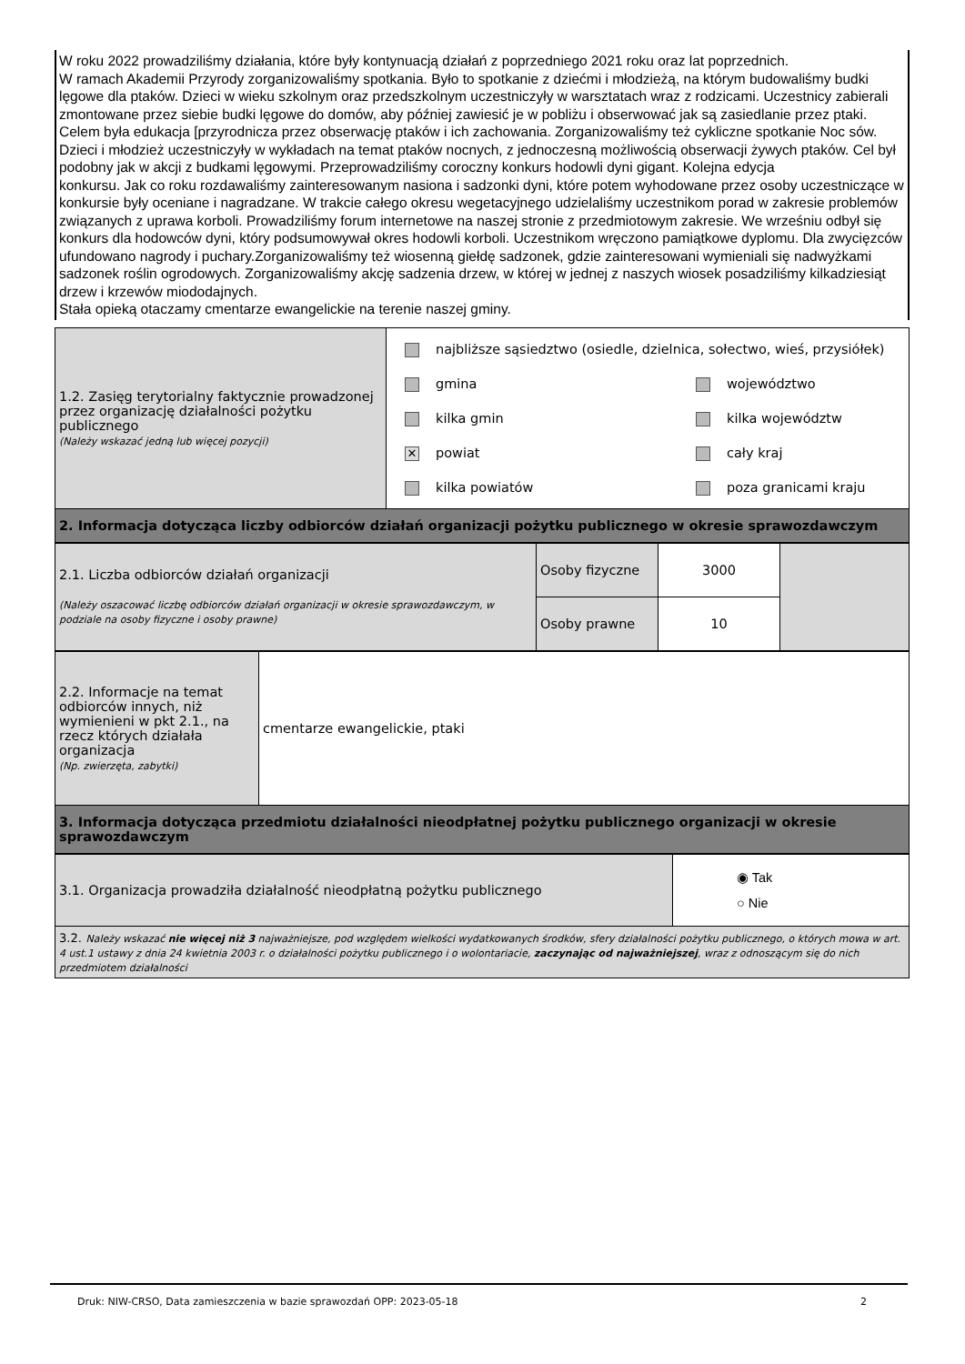W roku 2022 prowadziliśmy działania, które były kontynuacją działań z poprzedniego 2021 roku oraz lat poprzednich.
W ramach Akademii Przyrody zorganizowaliśmy spotkania. Było to spotkanie z dziećmi i młodzieżą, na którym budowaliśmy budki lęgowe dla ptaków. Dzieci w wieku szkolnym oraz przedszkolnym uczestniczyły w warsztatach wraz z rodzicami. Uczestnicy zabierali zmontowane przez siebie budki lęgowe do domów, aby później zawiesić je w pobliżu i obserwować jak są zasiedlanie przez ptaki. Celem była edukacja [przyrodnicza przez obserwację ptaków i ich zachowania. Zorganizowaliśmy też cykliczne spotkanie Noc sów. Dzieci i młodzież uczestniczyły w wykładach na temat ptaków nocnych, z jednoczesną możliwością obserwacji żywych ptaków. Cel był podobny jak w akcji z budkami lęgowymi. Przeprowadziliśmy coroczny konkurs hodowli dyni gigant. Kolejna edycja
konkursu. Jak co roku rozdawaliśmy zainteresowanym nasiona i sadzonki dyni, które potem wyhodowane przez osoby uczestniczące w konkursie były oceniane i nagradzane. W trakcie całego okresu wegetacyjnego udzielaliśmy uczestnikom porad w zakresie problemów związanych z uprawa korboli. Prowadziliśmy forum internetowe na naszej stronie z przedmiotowym zakresie. We wrześniu odbył się konkurs dla hodowców dyni, który podsumowywał okres hodowli korboli. Uczestnikom wręczono pamiątkowe dyplomu. Dla zwycięzców ufundowano nagrody i puchary.Zorganizowaliśmy też wiosenną giełdę sadzonek, gdzie zainteresowani wymieniali się nadwyżkami sadzonek roślin ogrodowych. Zorganizowaliśmy akcję sadzenia drzew, w której w jednej z naszych wiosek posadziliśmy kilkadziesiąt drzew i krzewów miododajnych.
Stała opieką otaczamy cmentarze ewangelickie na terenie naszej gminy.
| 1.2. Zasięg terytorialny faktycznie prowadzonej przez organizację działalności pożytku publicznego (Należy wskazać jedną lub więcej pozycji) | najbliższe sąsiedztwo (osiedle, dzielnica, sołectwo, wieś, przysiółek) gmina kilka gmin ✕ powiat kilka powiatów województwo kilka województw cały kraj poza granicami kraju |
| 2. Informacja dotycząca liczby odbiorców działań organizacji pożytku publicznego w okresie sprawozdawczym | |
| 2.1. Liczba odbiorców działań organizacji (Należy oszacować liczbę odbiorców działań organizacji w okresie sprawozdawczym, w podziale na osoby fizyczne i osoby prawne) | Osoby fizyczne | 3000 | |
| | Osoby prawne | 10 | |
| 2.2. Informacje na temat odbiorców innych, niż wymienieni w pkt 2.1., na rzecz których działała organizacja (Np. zwierzęta, zabytki) | cmentarze ewangelickie, ptaki |
| 3. Informacja dotycząca przedmiotu działalności nieodpłatnej pożytku publicznego organizacji w okresie sprawozdawczym | |
| 3.1. Organizacja prowadziła działalność nieodpłatną pożytku publicznego | ◉ Tak ○ Nie |
| 3.2. Należy wskazać nie więcej niż 3 najważniejsze, pod względem wielkości wydatkowanych środków, sfery działalności pożytku publicznego, o których mowa w art. 4 ust.1 ustawy z dnia 24 kwietnia 2003 r. o działalności pożytku publicznego i o wolontariacie, zaczynając od najważniejszej , wraz z odnoszącym się do nich przedmiotem działalności | |
Druk: NIW-CRSO, Data zamieszczenia w bazie sprawozdań OPP: 2023-05-18 2